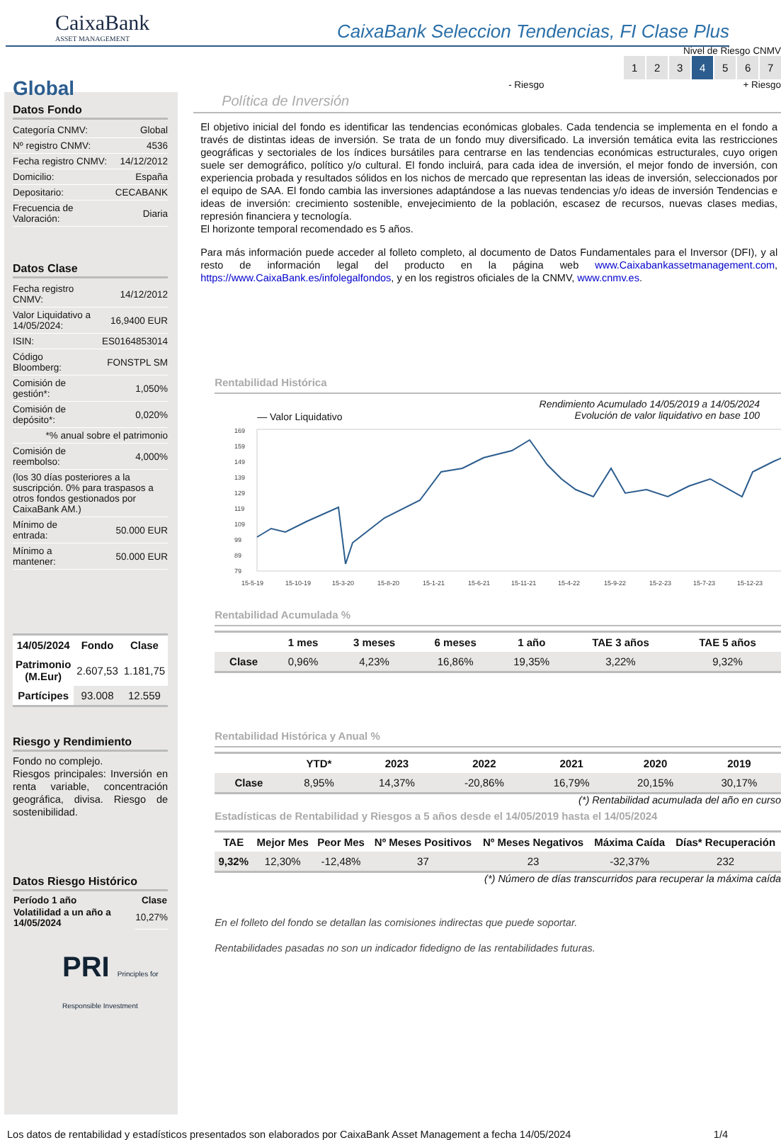CaixaBank
ASSET MANAGEMENT
CaixaBank Seleccion Tendencias, FI Clase Plus
Global
Datos Fondo
| Categoría CNMV: | Global |
| Nº registro CNMV: | 4536 |
| Fecha registro CNMV: | 14/12/2012 |
| Domicilio: | España |
| Depositario: | CECABANK |
| Frecuencia de Valoración: | Diaria |
Datos Clase
| Fecha registro CNMV: | 14/12/2012 |
| Valor Liquidativo a 14/05/2024: | 16,9400 EUR |
| ISIN: | ES0164853014 |
| Código Bloomberg: | FONSTPL SM |
| Comisión de gestión*: | 1,050% |
| Comisión de depósito*: | 0,020% |
| *% anual sobre el patrimonio | |
| Comisión de reembolso: | 4,000% |
| (los 30 días posteriores a la suscripción. 0% para traspasos a otros fondos gestionados por CaixaBank AM.) | |
| Mínimo de entrada: | 50.000 EUR |
| Mínimo a mantener: | 50.000 EUR |
| 14/05/2024 | Fondo | Clase |
| --- | --- | --- |
| Patrimonio (M.Eur) | 2.607,53 | 1.181,75 |
| Partícipes | 93.008 | 12.559 |
Riesgo y Rendimiento
Fondo no complejo.
Riesgos principales: Inversión en renta variable, concentración geográfica, divisa. Riesgo de sostenibilidad.
Datos Riesgo Histórico
| Período 1 año | Clase |
| --- | --- |
| Volatilidad a un año a 14/05/2024 | 10,27% |
PRI Principles for Responsible Investment
Nivel de Riesgo CNMV
1234567
- Riesgo + Riesgo
Política de Inversión
El objetivo inicial del fondo es identificar las tendencias económicas globales. Cada tendencia se implementa en el fondo a través de distintas ideas de inversión. Se trata de un fondo muy diversificado. La inversión temática evita las restricciones geográficas y sectoriales de los índices bursátiles para centrarse en las tendencias económicas estructurales, cuyo origen suele ser demográfico, político y/o cultural. El fondo incluirá, para cada idea de inversión, el mejor fondo de inversión, con experiencia probada y resultados sólidos en los nichos de mercado que representan las ideas de inversión, seleccionados por el equipo de SAA. El fondo cambia las inversiones adaptándose a las nuevas tendencias y/o ideas de inversión Tendencias e ideas de inversión: crecimiento sostenible, envejecimiento de la población, escasez de recursos, nuevas clases medias, represión financiera y tecnología.
El horizonte temporal recomendado es 5 años.
Para más información puede acceder al folleto completo, al documento de Datos Fundamentales para el Inversor (DFI), y al resto de información legal del producto en la página web www.Caixabankassetmanagement.com, https://www.CaixaBank.es/infolegalfondos, y en los registros oficiales de la CNMV, www.cnmv.es.
Rentabilidad Histórica
— Valor Liquidativo Rendimiento Acumulado 14/05/2019 a 14/05/2024
Evolución de valor liquidativo en base 100
169
159
149
139
129
119
109
99
89
79
15-5-19
15-10-19
15-3-20
15-8-20
15-1-21
15-6-21
15-11-21
15-4-22
15-9-22
15-2-23
15-7-23
15-12-23
Rentabilidad Acumulada %
| | 1 mes | 3 meses | 6 meses | 1 año | TAE 3 años | TAE 5 años |
| --- | --- | --- | --- | --- | --- | --- |
| Clase | 0,96% | 4,23% | 16,86% | 19,35% | 3,22% | 9,32% |
Rentabilidad Histórica y Anual %
| | YTD* | 2023 | 2022 | 2021 | 2020 | 2019 |
| --- | --- | --- | --- | --- | --- | --- |
| Clase | 8,95% | 14,37% | -20,86% | 16,79% | 20,15% | 30,17% |
(*) Rentabilidad acumulada del año en curso
Estadísticas de Rentabilidad y Riesgos a 5 años desde el 14/05/2019 hasta el 14/05/2024
| TAE | Mejor Mes | Peor Mes | Nº Meses Positivos | Nº Meses Negativos | Máxima Caída | Días* Recuperación |
| --- | --- | --- | --- | --- | --- | --- |
| 9,32% | 12,30% | -12,48% | 37 | 23 | -32,37% | 232 |
(*) Número de días transcurridos para recuperar la máxima caída
En el folleto del fondo se detallan las comisiones indirectas que puede soportar.
Rentabilidades pasadas no son un indicador fidedigno de las rentabilidades futuras.
Los datos de rentabilidad y estadísticos presentados son elaborados por CaixaBank Asset Management a fecha 14/05/2024 1/4